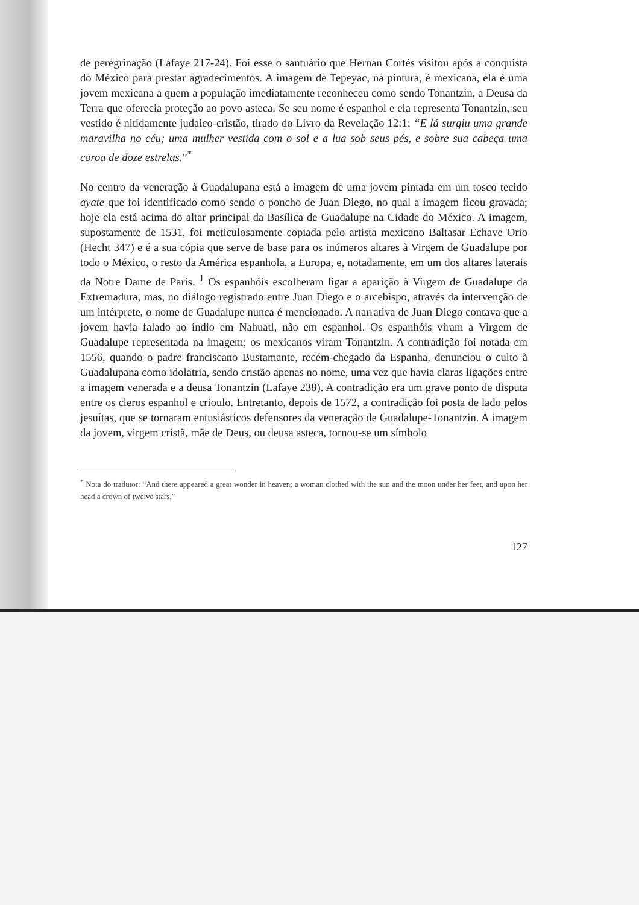de peregrinação (Lafaye 217-24). Foi esse o santuário que Hernan Cortés visitou após a conquista do México para prestar agradecimentos. A imagem de Tepeyac, na pintura, é mexicana, ela é uma jovem mexicana a quem a população imediatamente reconheceu como sendo Tonantzin, a Deusa da Terra que oferecia proteção ao povo asteca. Se seu nome é espanhol e ela representa Tonantzin, seu vestido é nitidamente judaico-cristão, tirado do Livro da Revelação 12:1: “E lá surgiu uma grande maravilha no céu; uma mulher vestida com o sol e a lua sob seus pés, e sobre sua cabeça uma coroa de doze estrelas.”<sup>*</sup>
No centro da veneração à Guadalupana está a imagem de uma jovem pintada em um tosco tecido ayate que foi identificado como sendo o poncho de Juan Diego, no qual a imagem ficou gravada; hoje ela está acima do altar principal da Basílica de Guadalupe na Cidade do México. A imagem, supostamente de 1531, foi meticulosamente copiada pelo artista mexicano Baltasar Echave Orio (Hecht 347) e é a sua cópia que serve de base para os inúmeros altares à Virgem de Guadalupe por todo o México, o resto da América espanhola, a Europa, e, notadamente, em um dos altares laterais da Notre Dame de Paris. <sup>1</sup> Os espanhóis escolheram ligar a aparição à Virgem de Guadalupe da Extremadura, mas, no diálogo registrado entre Juan Diego e o arcebispo, através da intervenção de um intérprete, o nome de Guadalupe nunca é mencionado. A narrativa de Juan Diego contava que a jovem havia falado ao índio em Nahuatl, não em espanhol. Os espanhóis viram a Virgem de Guadalupe representada na imagem; os mexicanos viram Tonantzin. A contradição foi notada em 1556, quando o padre franciscano Bustamante, recém-chegado da Espanha, denunciou o culto à Guadalupana como idolatria, sendo cristão apenas no nome, uma vez que havia claras ligações entre a imagem venerada e a deusa Tonantzin (Lafaye 238). A contradição era um grave ponto de disputa entre os cleros espanhol e crioulo. Entretanto, depois de 1572, a contradição foi posta de lado pelos jesuítas, que se tornaram entusiásticos defensores da veneração de Guadalupe-Tonantzin. A imagem da jovem, virgem cristã, mãe de Deus, ou deusa asteca, tornou-se um símbolo
<sup>*</sup> Nota do tradutor: “And there appeared a great wonder in heaven; a woman clothed with the sun and the moon under her feet, and upon her head a crown of twelve stars.”
127